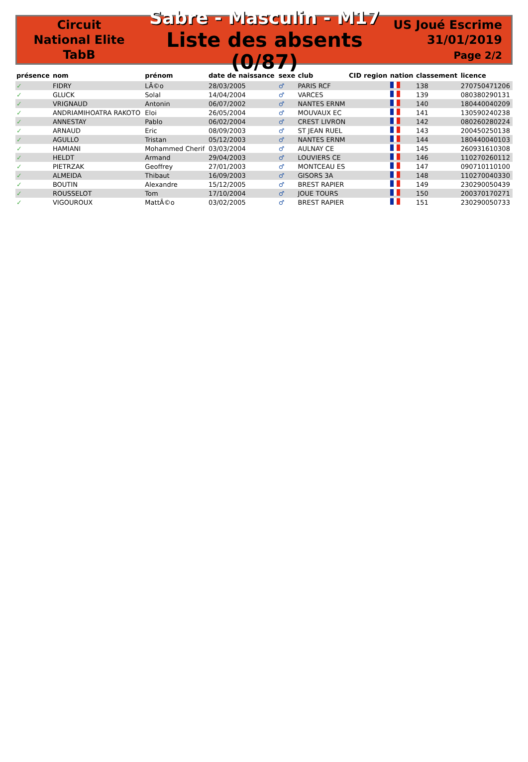Circuit
National Elite
TabB
Sabre - Masculin - M17
Liste des absents (0/87)
US Joué Escrime
31/01/2019
Page 2/2
| présence | nom | prénom | date de naissance | sexe | club | CID | region | nation | classement | licence |
| --- | --- | --- | --- | --- | --- | --- | --- | --- | --- | --- |
| ✓ | FIDRY | LÃ©o | 28/03/2005 | ♂ | PARIS RCF | | | | 138 | 270750471206 |
| ✓ | GLUCK | Solal | 14/04/2004 | ♂ | VARCES | | | | 139 | 080380290131 |
| ✓ | VRIGNAUD | Antonin | 06/07/2002 | ♂ | NANTES ERNM | | | | 140 | 180440040209 |
| ✓ | ANDRIAMIHOATRA RAKOTO | Eloi | 26/05/2004 | ♂ | MOUVAUX EC | | | | 141 | 130590240238 |
| ✓ | ANNESTAY | Pablo | 06/02/2004 | ♂ | CREST LIVRON | | | | 142 | 080260280224 |
| ✓ | ARNAUD | Eric | 08/09/2003 | ♂ | ST JEAN RUEL | | | | 143 | 200450250138 |
| ✓ | AGULLO | Tristan | 05/12/2003 | ♂ | NANTES ERNM | | | | 144 | 180440040103 |
| ✓ | HAMIANI | Mohammed Cherif | 03/03/2004 | ♂ | AULNAY CE | | | | 145 | 260931610308 |
| ✓ | HELDT | Armand | 29/04/2003 | ♂ | LOUVIERS CE | | | | 146 | 110270260112 |
| ✓ | PIETRZAK | Geoffrey | 27/01/2003 | ♂ | MONTCEAU ES | | | | 147 | 090710110100 |
| ✓ | ALMEIDA | Thibaut | 16/09/2003 | ♂ | GISORS 3A | | | | 148 | 110270040330 |
| ✓ | BOUTIN | Alexandre | 15/12/2005 | ♂ | BREST RAPIER | | | | 149 | 230290050439 |
| ✓ | ROUSSELOT | Tom | 17/10/2004 | ♂ | JOUE TOURS | | | | 150 | 200370170271 |
| ✓ | VIGOUROUX | MattÃ©o | 03/02/2005 | ♂ | BREST RAPIER | | | | 151 | 230290050733 |